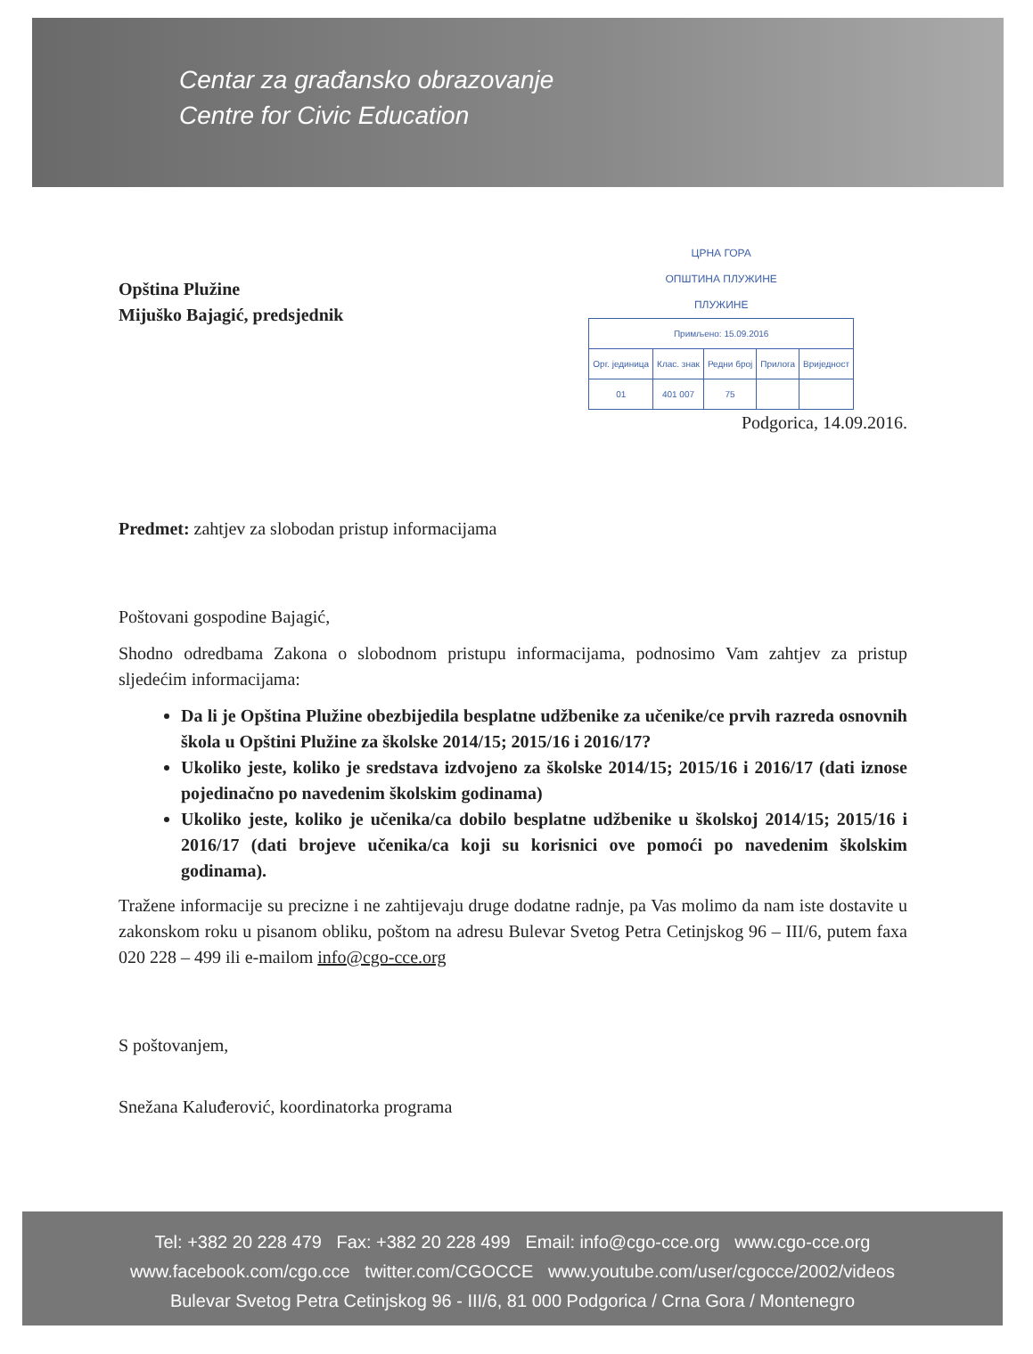Centar za građansko obrazovanje
Centre for Civic Education
Opština Plužine
Mijuško Bajagić, predsjednik
ЦРНА ГОРА
ОПШТИНА ПЛУЖИНЕ
ПЛУЖИНЕ
| Примљено: 15.09.2016 | | | | |
| Орг. јединица | Клас. знак | Редни број | Прилога | Вриједност |
| 01 | 401 007 | 75 | | |
Podgorica, 14.09.2016.
Predmet: zahtjev za slobodan pristup informacijama
Poštovani gospodine Bajagić,
Shodno odredbama Zakona o slobodnom pristupu informacijama, podnosimo Vam zahtjev za pristup sljedećim informacijama:
Da li je Opština Plužine obezbijedila besplatne udžbenike za učenike/ce prvih razreda osnovnih škola u Opštini Plužine za školske 2014/15; 2015/16 i 2016/17?
Ukoliko jeste, koliko je sredstava izdvojeno za školske 2014/15; 2015/16 i 2016/17 (dati iznose pojedinačno po navedenim školskim godinama)
Ukoliko jeste, koliko je učenika/ca dobilo besplatne udžbenike u školskoj 2014/15; 2015/16 i 2016/17 (dati brojeve učenika/ca koji su korisnici ove pomoći po navedenim školskim godinama).
Tražene informacije su precizne i ne zahtijevaju druge dodatne radnje, pa Vas molimo da nam iste dostavite u zakonskom roku u pisanom obliku, poštom na adresu Bulevar Svetog Petra Cetinjskog 96 – III/6, putem faxa 020 228 – 499 ili e-mailom info@cgo-cce.org
S poštovanjem,
Snežana Kaluđerović, koordinatorka programa
Tel: +382 20 228 479 Fax: +382 20 228 499 Email: info@cgo-cce.org www.cgo-cce.org
www.facebook.com/cgo.cce twitter.com/CGOCCE www.youtube.com/user/cgocce/2002/videos
Bulevar Svetog Petra Cetinjskog 96 - III/6, 81 000 Podgorica / Crna Gora / Montenegro